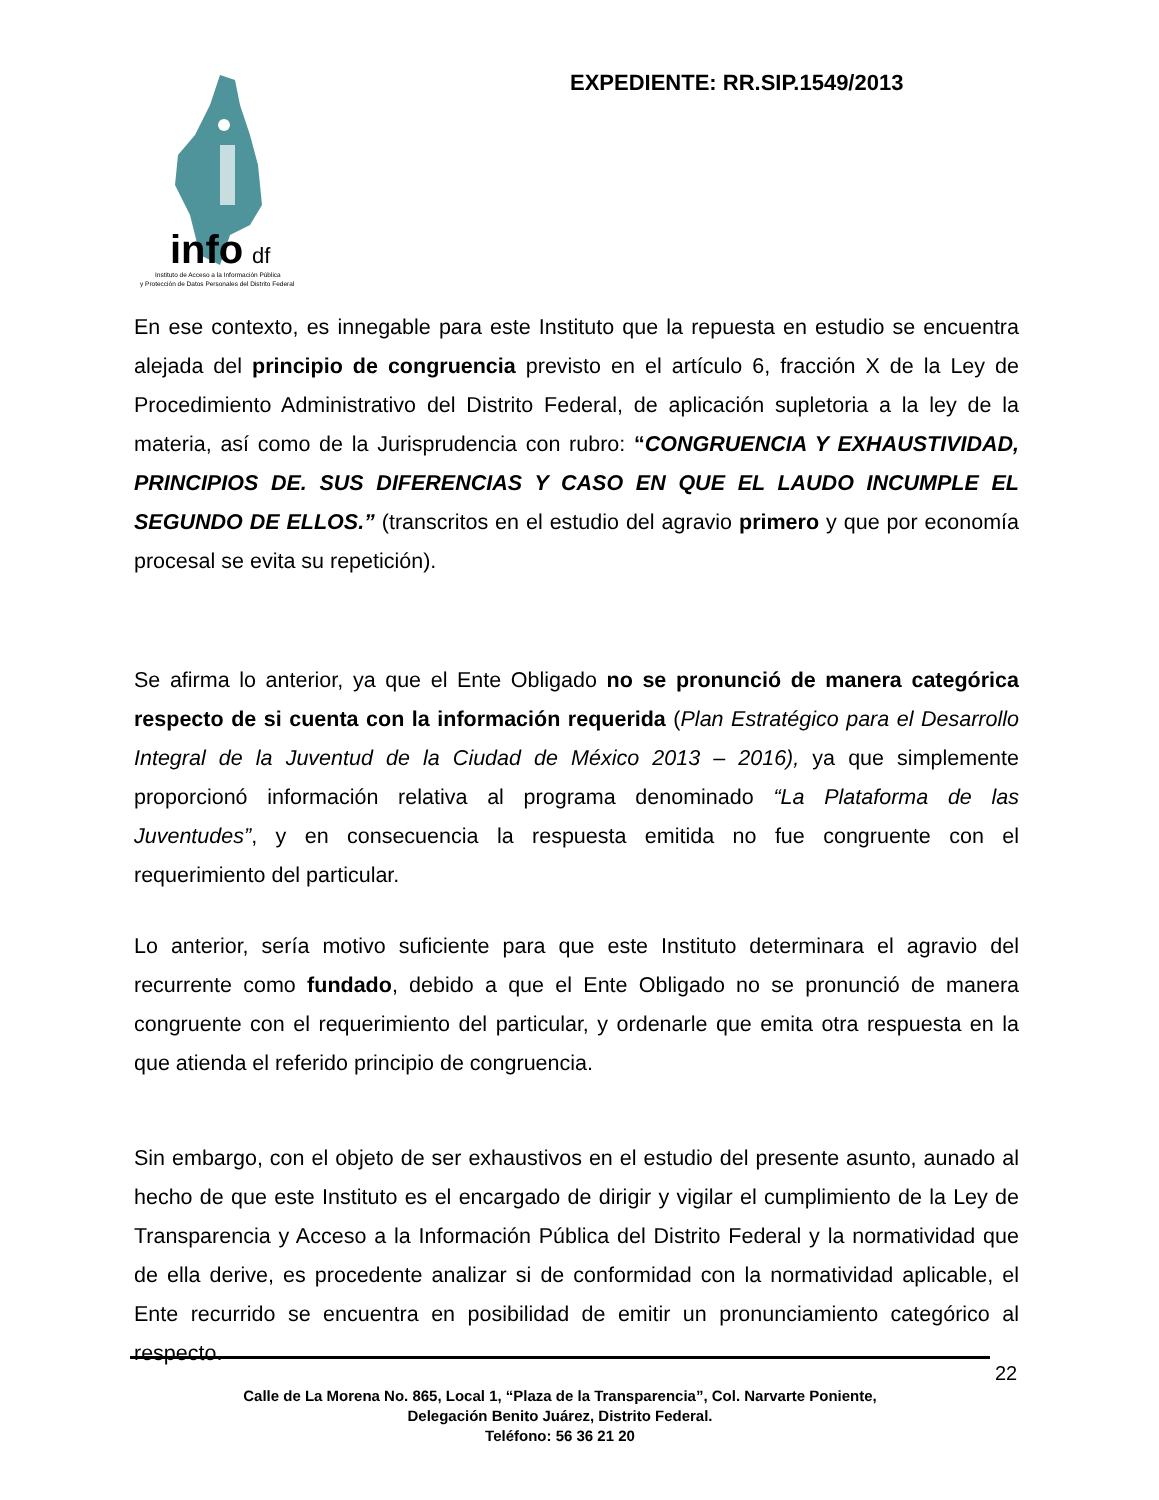info
df
Instituto de Acceso a la Información Pública
y Protección de Datos Personales del Distrito Federal
EXPEDIENTE: RR.SIP.1549/2013
En ese contexto, es innegable para este Instituto que la repuesta en estudio se encuentra alejada del principio de congruencia previsto en el artículo 6, fracción X de la Ley de Procedimiento Administrativo del Distrito Federal, de aplicación supletoria a la ley de la materia, así como de la Jurisprudencia con rubro: “CONGRUENCIA Y EXHAUSTIVIDAD, PRINCIPIOS DE. SUS DIFERENCIAS Y CASO EN QUE EL LAUDO INCUMPLE EL SEGUNDO DE ELLOS.” (transcritos en el estudio del agravio primero y que por economía procesal se evita su repetición).
Se afirma lo anterior, ya que el Ente Obligado no se pronunció de manera categórica respecto de si cuenta con la información requerida (Plan Estratégico para el Desarrollo Integral de la Juventud de la Ciudad de México 2013 – 2016), ya que simplemente proporcionó información relativa al programa denominado “La Plataforma de las Juventudes”, y en consecuencia la respuesta emitida no fue congruente con el requerimiento del particular.
Lo anterior, sería motivo suficiente para que este Instituto determinara el agravio del recurrente como fundado, debido a que el Ente Obligado no se pronunció de manera congruente con el requerimiento del particular, y ordenarle que emita otra respuesta en la que atienda el referido principio de congruencia.
Sin embargo, con el objeto de ser exhaustivos en el estudio del presente asunto, aunado al hecho de que este Instituto es el encargado de dirigir y vigilar el cumplimiento de la Ley de Transparencia y Acceso a la Información Pública del Distrito Federal y la normatividad que de ella derive, es procedente analizar si de conformidad con la normatividad aplicable, el Ente recurrido se encuentra en posibilidad de emitir un pronunciamiento categórico al respecto.
22
Calle de La Morena No. 865, Local 1, “Plaza de la Transparencia”, Col. Narvarte Poniente,
Delegación Benito Juárez, Distrito Federal.
Teléfono: 56 36 21 20